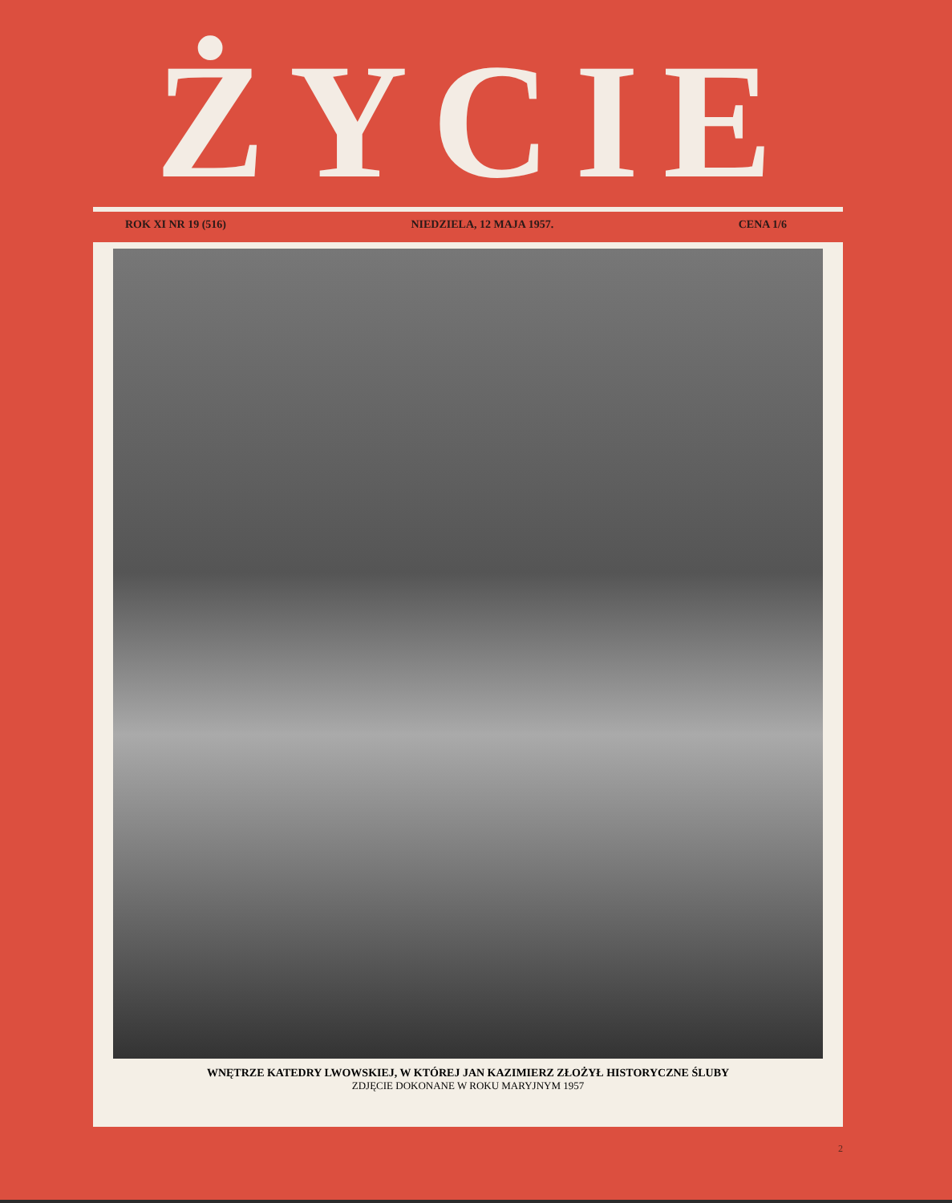ŻYCIE
ROK XI NR 19 (516) NIEDZIELA, 12 MAJA 1957. CENA 1/6
WNĘTRZE KATEDRY LWOWSKIEJ, W KTÓREJ JAN KAZIMIERZ ZŁOŻYŁ HISTORYCZNE ŚLUBY
ZDJĘCIE DOKONANE W ROKU MARYJNYM 1957
2